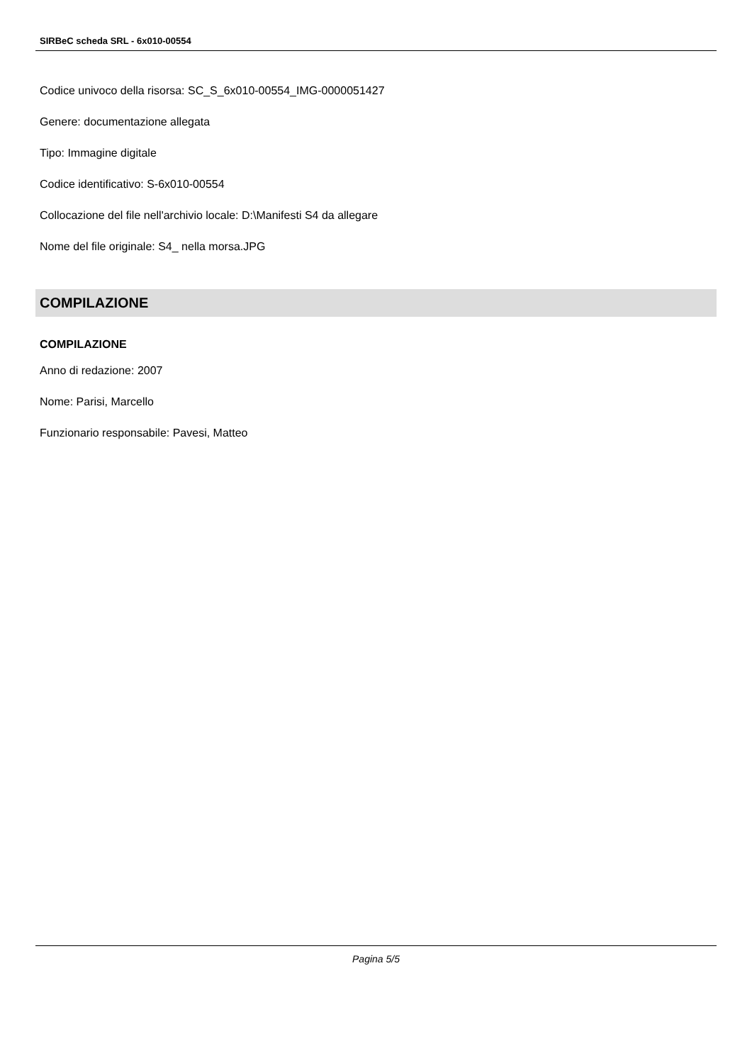SIRBeC scheda SRL - 6x010-00554
Codice univoco della risorsa: SC_S_6x010-00554_IMG-0000051427
Genere: documentazione allegata
Tipo: Immagine digitale
Codice identificativo: S-6x010-00554
Collocazione del file nell'archivio locale: D:\Manifesti S4 da allegare
Nome del file originale: S4_ nella morsa.JPG
COMPILAZIONE
COMPILAZIONE
Anno di redazione: 2007
Nome: Parisi, Marcello
Funzionario responsabile: Pavesi, Matteo
Pagina 5/5